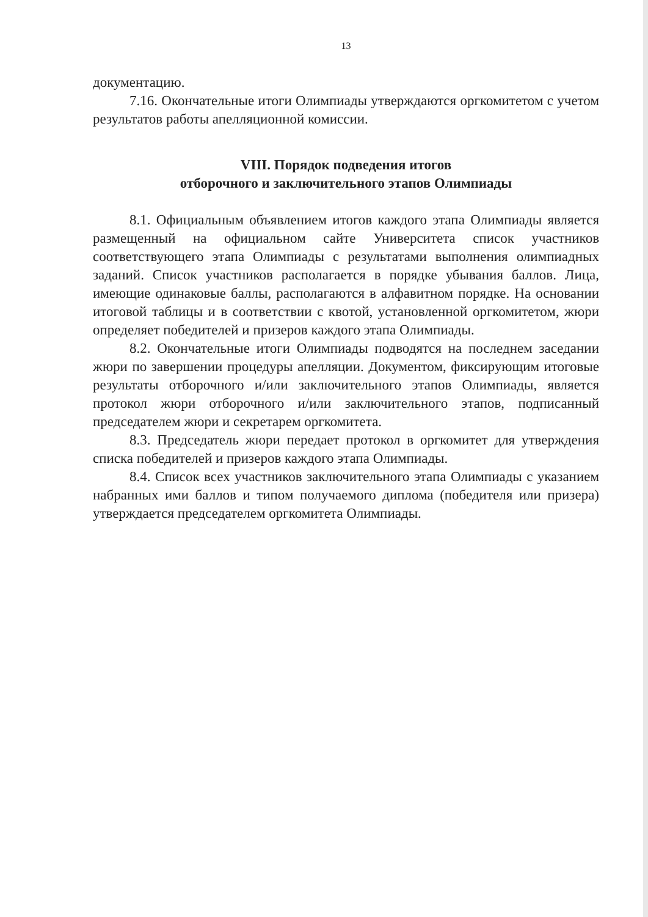13
документацию.
7.16. Окончательные итоги Олимпиады утверждаются оргкомитетом с учетом результатов работы апелляционной комиссии.
VIII. Порядок подведения итогов
отборочного и заключительного этапов Олимпиады
8.1. Официальным объявлением итогов каждого этапа Олимпиады является размещенный на официальном сайте Университета список участников соответствующего этапа Олимпиады с результатами выполнения олимпиадных заданий. Список участников располагается в порядке убывания баллов. Лица, имеющие одинаковые баллы, располагаются в алфавитном порядке. На основании итоговой таблицы и в соответствии с квотой, установленной оргкомитетом, жюри определяет победителей и призеров каждого этапа Олимпиады.
8.2. Окончательные итоги Олимпиады подводятся на последнем заседании жюри по завершении процедуры апелляции. Документом, фиксирующим итоговые результаты отборочного и/или заключительного этапов Олимпиады, является протокол жюри отборочного и/или заключительного этапов, подписанный председателем жюри и секретарем оргкомитета.
8.3. Председатель жюри передает протокол в оргкомитет для утверждения списка победителей и призеров каждого этапа Олимпиады.
8.4. Список всех участников заключительного этапа Олимпиады с указанием набранных ими баллов и типом получаемого диплома (победителя или призера) утверждается председателем оргкомитета Олимпиады.